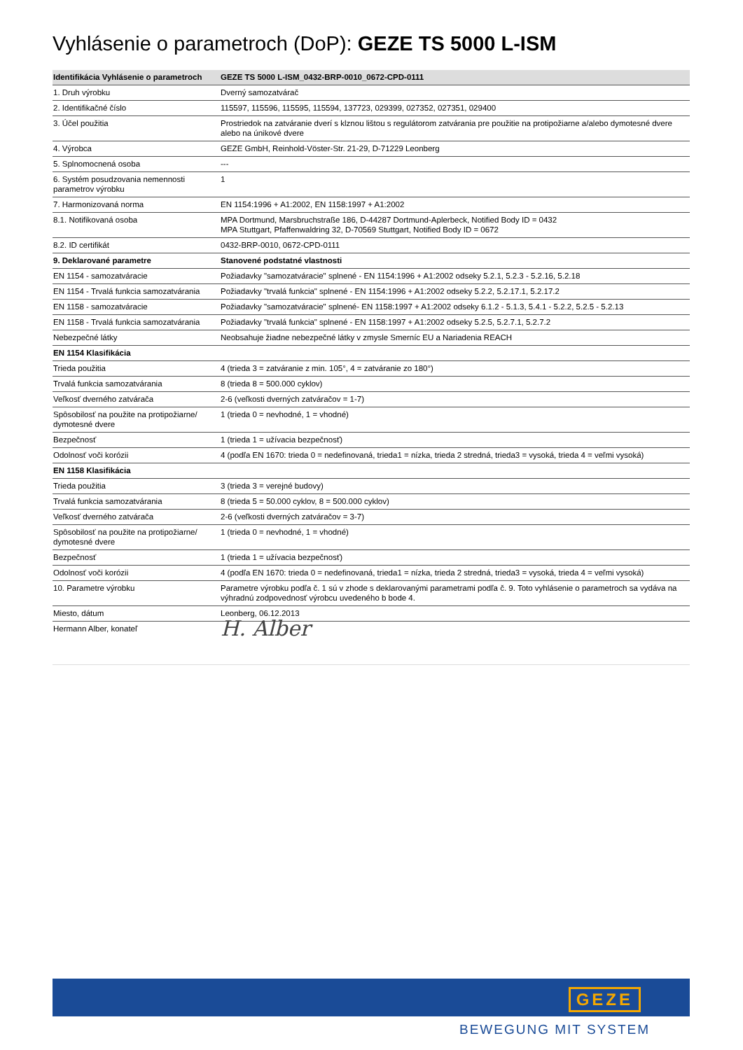Vyhlásenie o parametroch (DoP): GEZE TS 5000 L-ISM
| Identifikácia Vyhlásenie o parametroch | GEZE TS 5000 L-ISM_0432-BRP-0010_0672-CPD-0111 |
| --- | --- |
| 1. Druh výrobku | Dverný samozatvárač |
| 2. Identifikačné číslo | 115597, 115596, 115595, 115594, 137723, 029399, 027352, 027351, 029400 |
| 3. Účel použitia | Prostriedok na zatváranie dverí s klznou lištou s regulátorom zatvárania pre použitie na protipožiarne a/alebo dymotesné dvere alebo na únikové dvere |
| 4. Výrobca | GEZE GmbH, Reinhold-Vöster-Str. 21-29, D-71229 Leonberg |
| 5. Splnomocnená osoba | --- |
| 6. Systém posudzovania nemennosti parametrov výrobku | 1 |
| 7. Harmonizovaná norma | EN 1154:1996 + A1:2002, EN 1158:1997 + A1:2002 |
| 8.1. Notifikovaná osoba | MPA Dortmund, Marsbruchstraße 186, D-44287 Dortmund-Aplerbeck, Notified Body ID = 0432 MPA Stuttgart, Pfaffenwaldring 32, D-70569 Stuttgart, Notified Body ID = 0672 |
| 8.2. ID certifikát | 0432-BRP-0010, 0672-CPD-0111 |
| 9. Deklarované parametre | Stanovené podstatné vlastnosti |
| EN 1154 - samozatváracie | Požiadavky "samozatváracie" splnené - EN 1154:1996 + A1:2002 odseky 5.2.1, 5.2.3 - 5.2.16, 5.2.18 |
| EN 1154 - Trvalá funkcia samozatvárania | Požiadavky "trvalá funkcia" splnené - EN 1154:1996 + A1:2002 odseky 5.2.2, 5.2.17.1, 5.2.17.2 |
| EN 1158 - samozatváracie | Požiadavky "samozatváracie" splnené- EN 1158:1997 + A1:2002 odseky 6.1.2 - 5.1.3, 5.4.1 - 5.2.2, 5.2.5 - 5.2.13 |
| EN 1158 - Trvalá funkcia samozatvárania | Požiadavky "trvalá funkcia" splnené - EN 1158:1997 + A1:2002 odseky 5.2.5, 5.2.7.1, 5.2.7.2 |
| Nebezpečné látky | Neobsahuje žiadne nebezpečné látky v zmysle Smerníc EU a Nariadenia REACH |
| EN 1154 Klasifikácia | |
| Trieda použitia | 4 (trieda 3 = zatváranie z min. 105°, 4 = zatváranie zo 180°) |
| Trvalá funkcia samozatvárania | 8 (trieda 8 = 500.000 cyklov) |
| Veľkosť dverného zatvárača | 2-6 (veľkosti dverných zatváračov = 1-7) |
| Spôsobilosť na použite na protipožiarne/ dymotesné dvere | 1 (trieda 0 = nevhodné, 1 = vhodné) |
| Bezpečnosť | 1 (trieda 1 = užívacia bezpečnosť) |
| Odolnosť voči korózii | 4 (podľa EN 1670: trieda 0 = nedefinovaná, trieda1 = nízka, trieda 2 stredná, trieda3 = vysoká, trieda 4 = veľmi vysoká) |
| EN 1158 Klasifikácia | |
| Trieda použitia | 3 (trieda 3 = verejné budovy) |
| Trvalá funkcia samozatvárania | 8 (trieda 5 = 50.000 cyklov, 8 = 500.000 cyklov) |
| Veľkosť dverného zatvárača | 2-6 (veľkosti dverných zatváračov = 3-7) |
| Spôsobilosť na použite na protipožiarne/ dymotesné dvere | 1 (trieda 0 = nevhodné, 1 = vhodné) |
| Bezpečnosť | 1 (trieda 1 = užívacia bezpečnosť) |
| Odolnosť voči korózii | 4 (podľa EN 1670: trieda 0 = nedefinovaná, trieda1 = nízka, trieda 2 stredná, trieda3 = vysoká, trieda 4 = veľmi vysoká) |
| 10. Parametre výrobku | Parametre výrobku podľa č. 1 sú v zhode s deklarovanými parametrami podľa č. 9. Toto vyhlásenie o parametroch sa vydáva na výhradnú zodpovednosť výrobcu uvedeného b bode 4. |
| Miesto, dátum | Leonberg, 06.12.2013 |
| Hermann Alber, konateľ | H. Alber |
GEZE
BEWEGUNG MIT SYSTEM